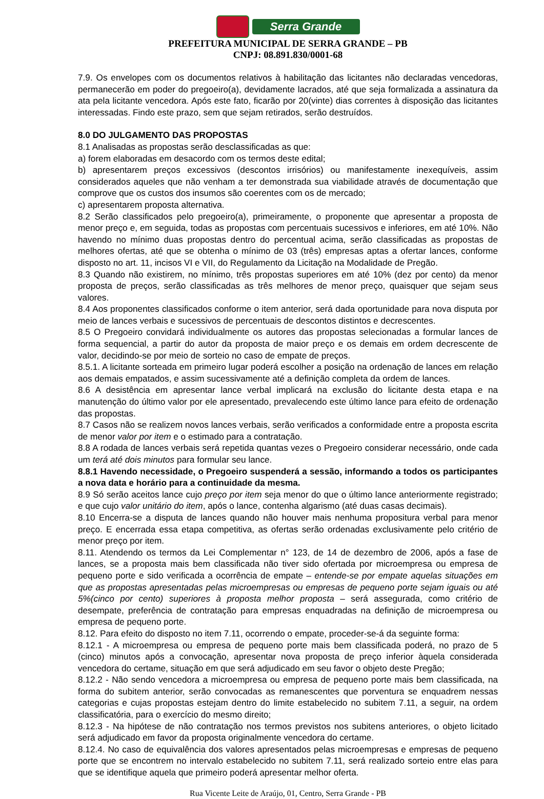Serra Grande
PREFEITURA MUNICIPAL DE SERRA GRANDE – PB
CNPJ: 08.891.830/0001-68
7.9. Os envelopes com os documentos relativos à habilitação das licitantes não declaradas vencedoras, permanecerão em poder do pregoeiro(a), devidamente lacrados, até que seja formalizada a assinatura da ata pela licitante vencedora. Após este fato, ficarão por 20(vinte) dias correntes à disposição das licitantes interessadas. Findo este prazo, sem que sejam retirados, serão destruídos.
8.0 DO JULGAMENTO DAS PROPOSTAS
8.1 Analisadas as propostas serão desclassificadas as que:
a) forem elaboradas em desacordo com os termos deste edital;
b) apresentarem preços excessivos (descontos irrisórios) ou manifestamente inexequíveis, assim considerados aqueles que não venham a ter demonstrada sua viabilidade através de documentação que comprove que os custos dos insumos são coerentes com os de mercado;
c) apresentarem proposta alternativa.
8.2 Serão classificados pelo pregoeiro(a), primeiramente, o proponente que apresentar a proposta de menor preço e, em seguida, todas as propostas com percentuais sucessivos e inferiores, em até 10%. Não havendo no mínimo duas propostas dentro do percentual acima, serão classificadas as propostas de melhores ofertas, até que se obtenha o mínimo de 03 (três) empresas aptas a ofertar lances, conforme disposto no art. 11, incisos VI e VII, do Regulamento da Licitação na Modalidade de Pregão.
8.3 Quando não existirem, no mínimo, três propostas superiores em até 10% (dez por cento) da menor proposta de preços, serão classificadas as três melhores de menor preço, quaisquer que sejam seus valores.
8.4 Aos proponentes classificados conforme o item anterior, será dada oportunidade para nova disputa por meio de lances verbais e sucessivos de percentuais de descontos distintos e decrescentes.
8.5 O Pregoeiro convidará individualmente os autores das propostas selecionadas a formular lances de forma sequencial, a partir do autor da proposta de maior preço e os demais em ordem decrescente de valor, decidindo-se por meio de sorteio no caso de empate de preços.
8.5.1. A licitante sorteada em primeiro lugar poderá escolher a posição na ordenação de lances em relação aos demais empatados, e assim sucessivamente até a definição completa da ordem de lances.
8.6 A desistência em apresentar lance verbal implicará na exclusão do licitante desta etapa e na manutenção do último valor por ele apresentado, prevalecendo este último lance para efeito de ordenação das propostas.
8.7 Casos não se realizem novos lances verbais, serão verificados a conformidade entre a proposta escrita de menor valor por item e o estimado para a contratação.
8.8 A rodada de lances verbais será repetida quantas vezes o Pregoeiro considerar necessário, onde cada um terá até dois minutos para formular seu lance.
8.8.1 Havendo necessidade, o Pregoeiro suspenderá a sessão, informando a todos os participantes a nova data e horário para a continuidade da mesma.
8.9 Só serão aceitos lance cujo preço por item seja menor do que o último lance anteriormente registrado; e que cujo valor unitário do item, após o lance, contenha algarismo (até duas casas decimais).
8.10 Encerra-se a disputa de lances quando não houver mais nenhuma propositura verbal para menor preço. E encerrada essa etapa competitiva, as ofertas serão ordenadas exclusivamente pelo critério de menor preço por item.
8.11. Atendendo os termos da Lei Complementar n° 123, de 14 de dezembro de 2006, após a fase de lances, se a proposta mais bem classificada não tiver sido ofertada por microempresa ou empresa de pequeno porte e sido verificada a ocorrência de empate – entende-se por empate aquelas situações em que as propostas apresentadas pelas microempresas ou empresas de pequeno porte sejam iguais ou até 5%(cinco por cento) superiores à proposta melhor proposta – será assegurada, como critério de desempate, preferência de contratação para empresas enquadradas na definição de microempresa ou empresa de pequeno porte.
8.12. Para efeito do disposto no item 7.11, ocorrendo o empate, proceder-se-á da seguinte forma:
8.12.1 - A microempresa ou empresa de pequeno porte mais bem classificada poderá, no prazo de 5 (cinco) minutos após a convocação, apresentar nova proposta de preço inferior àquela considerada vencedora do certame, situação em que será adjudicado em seu favor o objeto deste Pregão;
8.12.2 - Não sendo vencedora a microempresa ou empresa de pequeno porte mais bem classificada, na forma do subitem anterior, serão convocadas as remanescentes que porventura se enquadrem nessas categorias e cujas propostas estejam dentro do limite estabelecido no subitem 7.11, a seguir, na ordem classificatória, para o exercício do mesmo direito;
8.12.3 - Na hipótese de não contratação nos termos previstos nos subitens anteriores, o objeto licitado será adjudicado em favor da proposta originalmente vencedora do certame.
8.12.4. No caso de equivalência dos valores apresentados pelas microempresas e empresas de pequeno porte que se encontrem no intervalo estabelecido no subitem 7.11, será realizado sorteio entre elas para que se identifique aquela que primeiro poderá apresentar melhor oferta.
Rua Vicente Leite de Araújo, 01, Centro, Serra Grande - PB